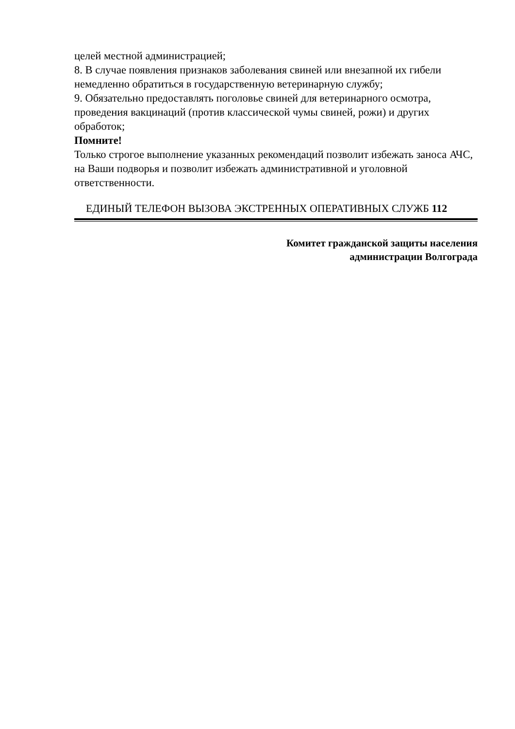целей местной администрацией;
8. В случае появления признаков заболевания свиней или внезапной их гибели немедленно обратиться в государственную ветеринарную службу;
9. Обязательно предоставлять поголовье свиней для ветеринарного осмотра, проведения вакцинаций (против классической чумы свиней, рожи) и других обработок;
Помните!
Только строгое выполнение указанных рекомендаций позволит избежать заноса АЧС, на Ваши подворья и позволит избежать административной и уголовной ответственности.
ЕДИНЫЙ ТЕЛЕФОН ВЫЗОВА ЭКСТРЕННЫХ ОПЕРАТИВНЫХ СЛУЖБ 112
Комитет гражданской защиты населения
администрации Волгограда